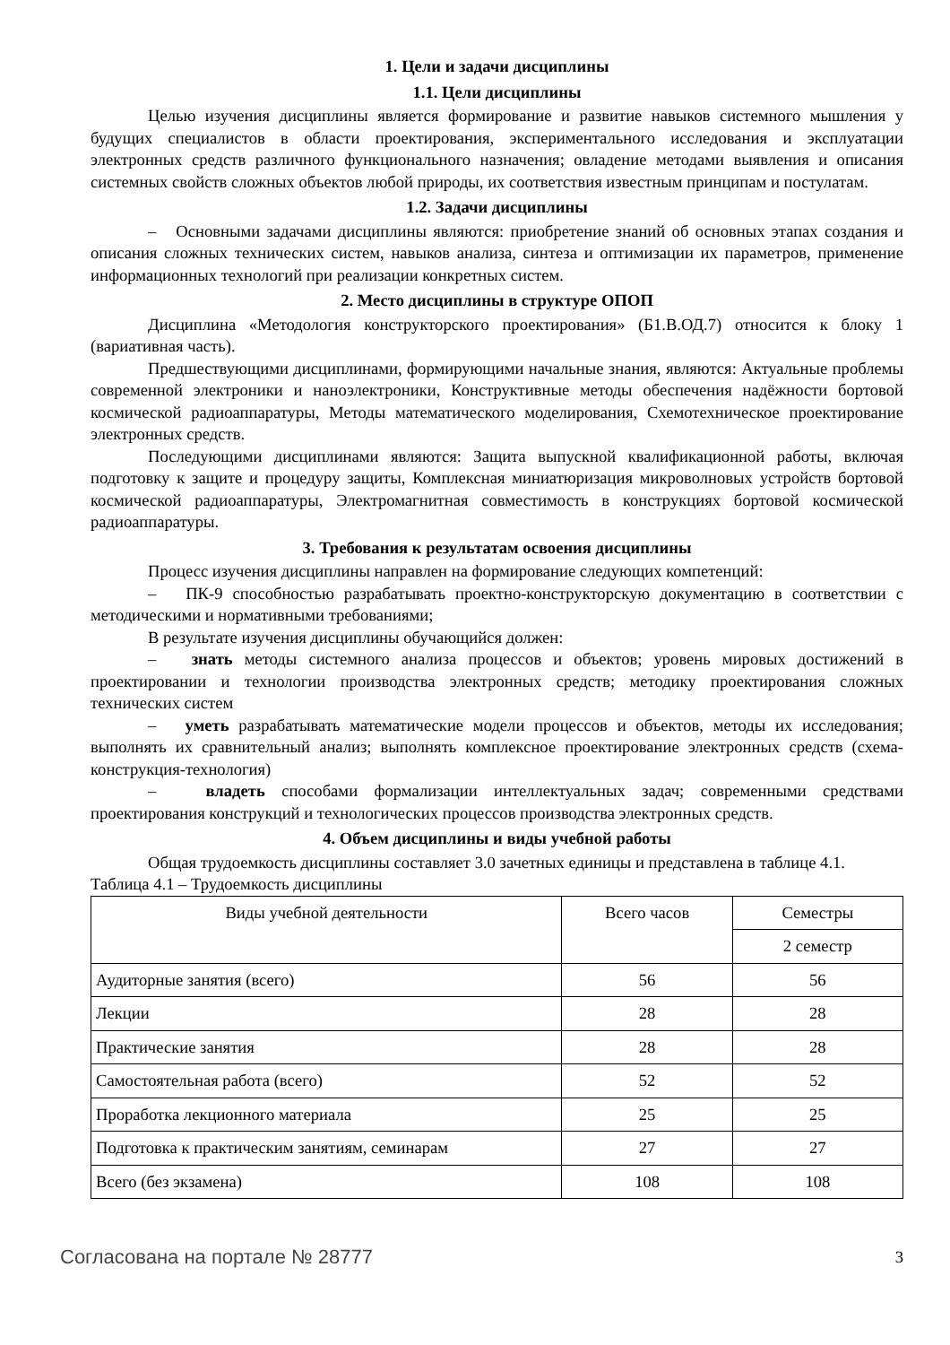1. Цели и задачи дисциплины
1.1. Цели дисциплины
Целью изучения дисциплины является формирование и развитие навыков системного мышления у будущих специалистов в области проектирования, экспериментального исследования и эксплуатации электронных средств различного функционального назначения; овладение методами выявления и описания системных свойств сложных объектов любой природы, их соответствия известным принципам и постулатам.
1.2. Задачи дисциплины
– Основными задачами дисциплины являются: приобретение знаний об основных этапах создания и описания сложных технических систем, навыков анализа, синтеза и оптимизации их параметров, применение информационных технологий при реализации конкретных систем.
2. Место дисциплины в структуре ОПОП
Дисциплина «Методология конструкторского проектирования» (Б1.В.ОД.7) относится к блоку 1 (вариативная часть).
Предшествующими дисциплинами, формирующими начальные знания, являются: Актуальные проблемы современной электроники и наноэлектроники, Конструктивные методы обеспечения надёжности бортовой космической радиоаппаратуры, Методы математического моделирования, Схемотехническое проектирование электронных средств.
Последующими дисциплинами являются: Защита выпускной квалификационной работы, включая подготовку к защите и процедуру защиты, Комплексная миниатюризация микроволновых устройств бортовой космической радиоаппаратуры, Электромагнитная совместимость в конструкциях бортовой космической радиоаппаратуры.
3. Требования к результатам освоения дисциплины
Процесс изучения дисциплины направлен на формирование следующих компетенций:
– ПК-9 способностью разрабатывать проектно-конструкторскую документацию в соответствии с методическими и нормативными требованиями;
В результате изучения дисциплины обучающийся должен:
– знать методы системного анализа процессов и объектов; уровень мировых достижений в проектировании и технологии производства электронных средств; методику проектирования сложных технических систем
– уметь разрабатывать математические модели процессов и объектов, методы их исследования; выполнять их сравнительный анализ; выполнять комплексное проектирование электронных средств (схема-конструкция-технология)
– владеть способами формализации интеллектуальных задач; современными средствами проектирования конструкций и технологических процессов производства электронных средств.
4. Объем дисциплины и виды учебной работы
Общая трудоемкость дисциплины составляет 3.0 зачетных единицы и представлена в таблице 4.1.
Таблица 4.1 – Трудоемкость дисциплины
| Виды учебной деятельности | Всего часов | Семестры |
| --- | --- | --- |
| | | 2 семестр |
| Аудиторные занятия (всего) | 56 | 56 |
| Лекции | 28 | 28 |
| Практические занятия | 28 | 28 |
| Самостоятельная работа (всего) | 52 | 52 |
| Проработка лекционного материала | 25 | 25 |
| Подготовка к практическим занятиям, семинарам | 27 | 27 |
| Всего (без экзамена) | 108 | 108 |
Согласована на портале № 28777 3